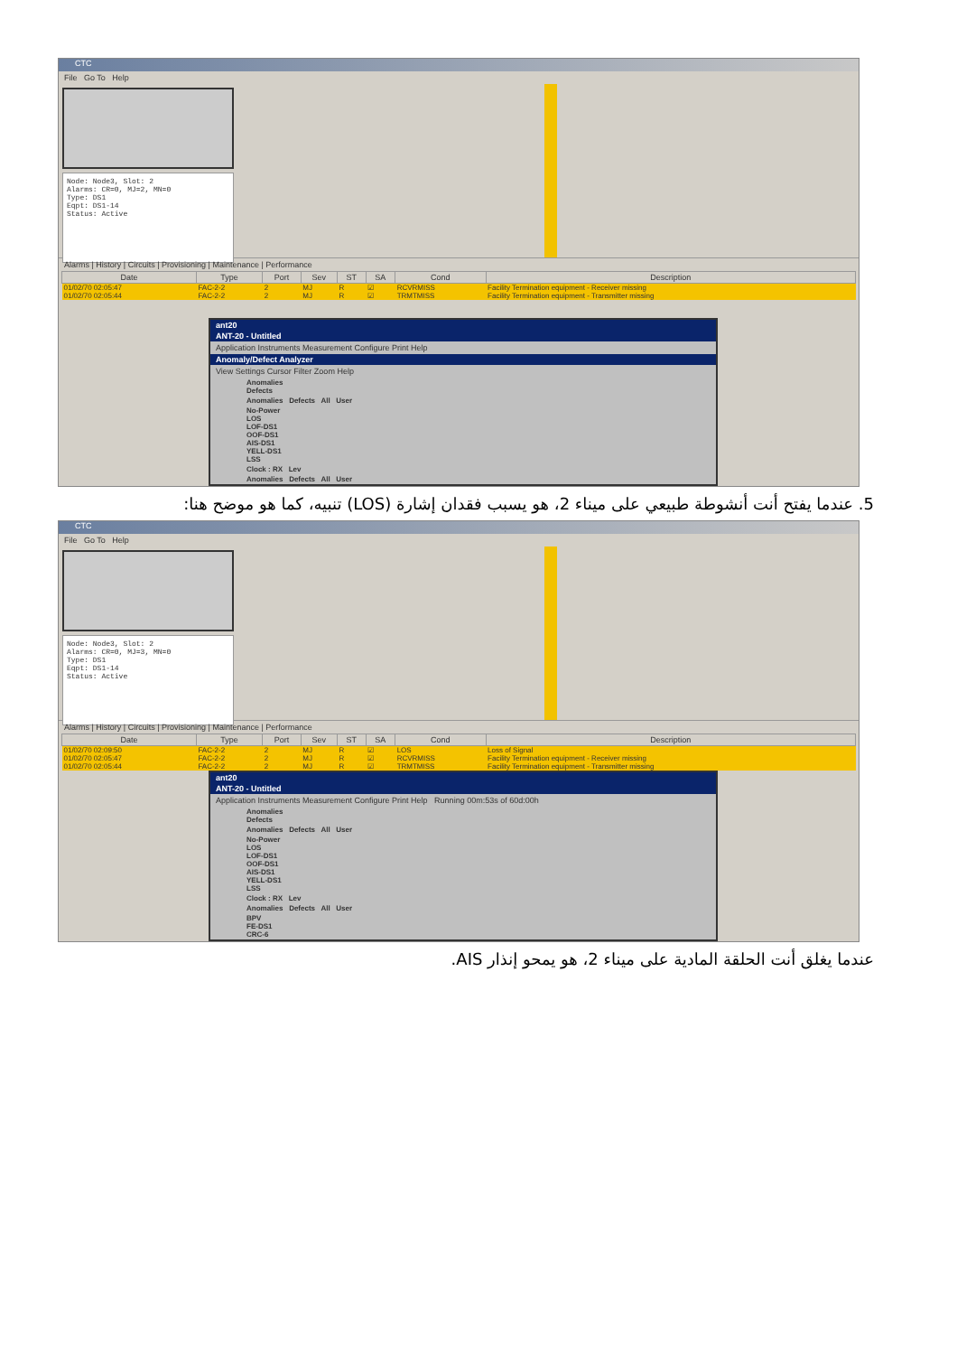CTC
File Go To Help
Node: Node3, Slot: 2 Alarms: CR=0, MJ=2, MN=0 Type: DS1 Eqpt: DS1-14 Status: Active
Alarms | History | Circuits | Provisioning | Maintenance | Performance
| Date | Type | Port | Sev | ST | SA | Cond | Description |
| --- | --- | --- | --- | --- | --- | --- | --- |
| 01/02/70 02:05:47 | FAC-2-2 | 2 | MJ | R | ☑ | RCVRMISS | Facility Termination equipment - Receiver missing |
| 01/02/70 02:05:44 | FAC-2-2 | 2 | MJ | R | ☑ | TRMTMISS | Facility Termination equipment - Transmitter missing |
ant20
ANT-20 - Untitled
Application Instruments Measurement Configure Print Help
Anomaly/Defect Analyzer
View Settings Cursor Filter Zoom Help
Anomalies
Defects
Anomalies Defects All User
No-Power
LOS
LOF-DS1
OOF-DS1
AIS-DS1
YELL-DS1
LSS
Clock : RX Lev
Anomalies Defects All User
5. عندما يفتح أنت أنشوطة طبيعي على ميناء 2، هو يسبب فقدان إشارة (LOS) تنبيه، كما هو موضح هنا:
CTC
File Go To Help
Node: Node3, Slot: 2 Alarms: CR=0, MJ=3, MN=0 Type: DS1 Eqpt: DS1-14 Status: Active
Alarms | History | Circuits | Provisioning | Maintenance | Performance
| Date | Type | Port | Sev | ST | SA | Cond | Description |
| --- | --- | --- | --- | --- | --- | --- | --- |
| 01/02/70 02:09:50 | FAC-2-2 | 2 | MJ | R | ☑ | LOS | Loss of Signal |
| 01/02/70 02:05:47 | FAC-2-2 | 2 | MJ | R | ☑ | RCVRMISS | Facility Termination equipment - Receiver missing |
| 01/02/70 02:05:44 | FAC-2-2 | 2 | MJ | R | ☑ | TRMTMISS | Facility Termination equipment - Transmitter missing |
ant20
ANT-20 - Untitled
Application Instruments Measurement Configure Print Help Running 00m:53s of 60d:00h
Anomalies
Defects
Anomalies Defects All User
No-Power
LOS
LOF-DS1
OOF-DS1
AIS-DS1
YELL-DS1
LSS
Clock : RX Lev
Anomalies Defects All User
BPV
FE-DS1
CRC-6
عندما يغلق أنت الحلقة المادية على ميناء 2، هو يمحو إنذار AIS.